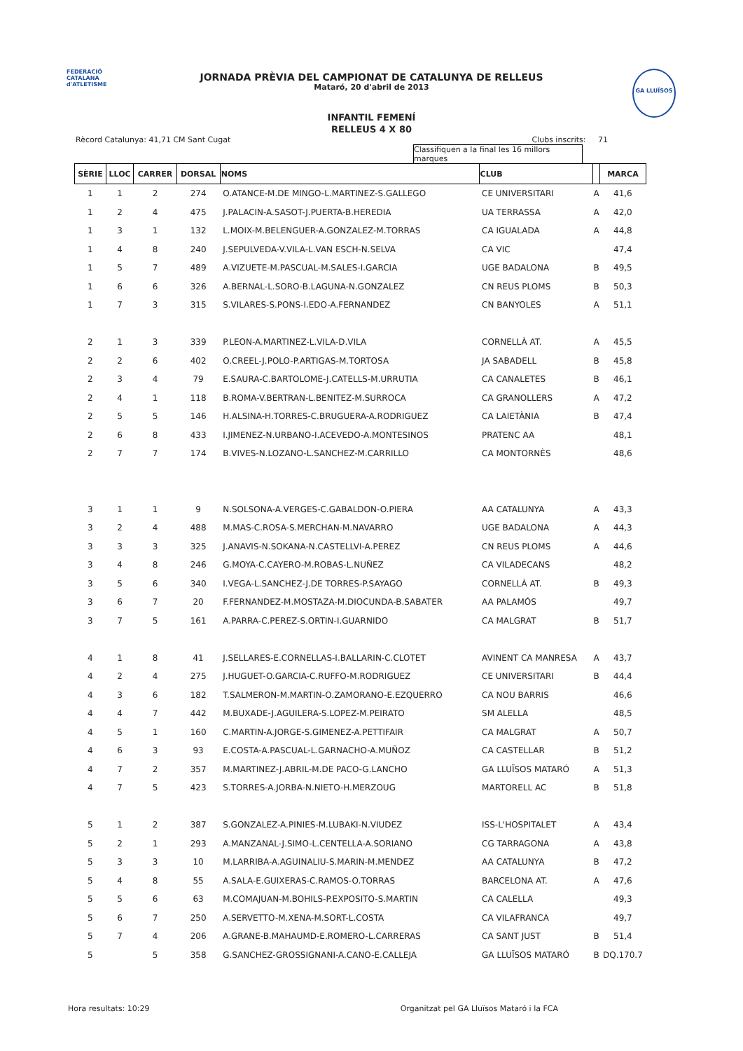FEDERACIÓ CATALANA d'ATLETISME
GA LLUÏSOS
JORNADA PRÈVIA DEL CAMPIONAT DE CATALUNYA DE RELLEUS
Mataró, 20 d'abril de 2013
INFANTIL FEMENÍ
RELLEUS 4 X 80
Rècord Catalunya: 41,71 CM Sant Cugat Clubs inscrits: 71
Classifiquen a la final les 16 millors marques
| SÈRIE | LLOC | CARRER | DORSAL | NOMS | CLUB | | MARCA |
| --- | --- | --- | --- | --- | --- | --- | --- |
| 1 | 1 | 2 | 274 | O.ATANCE-M.DE MINGO-L.MARTINEZ-S.GALLEGO | CE UNIVERSITARI | A | 41,6 |
| 1 | 2 | 4 | 475 | J.PALACIN-A.SASOT-J.PUERTA-B.HEREDIA | UA TERRASSA | A | 42,0 |
| 1 | 3 | 1 | 132 | L.MOIX-M.BELENGUER-A.GONZALEZ-M.TORRAS | CA IGUALADA | A | 44,8 |
| 1 | 4 | 8 | 240 | J.SEPULVEDA-V.VILA-L.VAN ESCH-N.SELVA | CA VIC | | 47,4 |
| 1 | 5 | 7 | 489 | A.VIZUETE-M.PASCUAL-M.SALES-I.GARCIA | UGE BADALONA | B | 49,5 |
| 1 | 6 | 6 | 326 | A.BERNAL-L.SORO-B.LAGUNA-N.GONZALEZ | CN REUS PLOMS | B | 50,3 |
| 1 | 7 | 3 | 315 | S.VILARES-S.PONS-I.EDO-A.FERNANDEZ | CN BANYOLES | A | 51,1 |
| 2 | 1 | 3 | 339 | P.LEON-A.MARTINEZ-L.VILA-D.VILA | CORNELLÀ AT. | A | 45,5 |
| 2 | 2 | 6 | 402 | O.CREEL-J.POLO-P.ARTIGAS-M.TORTOSA | JA SABADELL | B | 45,8 |
| 2 | 3 | 4 | 79 | E.SAURA-C.BARTOLOME-J.CATELLS-M.URRUTIA | CA CANALETES | B | 46,1 |
| 2 | 4 | 1 | 118 | B.ROMA-V.BERTRAN-L.BENITEZ-M.SURROCA | CA GRANOLLERS | A | 47,2 |
| 2 | 5 | 5 | 146 | H.ALSINA-H.TORRES-C.BRUGUERA-A.RODRIGUEZ | CA LAIETÀNIA | B | 47,4 |
| 2 | 6 | 8 | 433 | I.JIMENEZ-N.URBANO-I.ACEVEDO-A.MONTESINOS | PRATENC AA | | 48,1 |
| 2 | 7 | 7 | 174 | B.VIVES-N.LOZANO-L.SANCHEZ-M.CARRILLO | CA MONTORNÈS | | 48,6 |
| 3 | 1 | 1 | 9 | N.SOLSONA-A.VERGES-C.GABALDON-O.PIERA | AA CATALUNYA | A | 43,3 |
| 3 | 2 | 4 | 488 | M.MAS-C.ROSA-S.MERCHAN-M.NAVARRO | UGE BADALONA | A | 44,3 |
| 3 | 3 | 3 | 325 | J.ANAVIS-N.SOKANA-N.CASTELLVI-A.PEREZ | CN REUS PLOMS | A | 44,6 |
| 3 | 4 | 8 | 246 | G.MOYA-C.CAYERO-M.ROBAS-L.NUÑEZ | CA VILADECANS | | 48,2 |
| 3 | 5 | 6 | 340 | I.VEGA-L.SANCHEZ-J.DE TORRES-P.SAYAGO | CORNELLÀ AT. | B | 49,3 |
| 3 | 6 | 7 | 20 | F.FERNANDEZ-M.MOSTAZA-M.DIOCUNDA-B.SABATER | AA PALAMÓS | | 49,7 |
| 3 | 7 | 5 | 161 | A.PARRA-C.PEREZ-S.ORTIN-I.GUARNIDO | CA MALGRAT | B | 51,7 |
| 4 | 1 | 8 | 41 | J.SELLARES-E.CORNELLAS-I.BALLARIN-C.CLOTET | AVINENT CA MANRESA | A | 43,7 |
| 4 | 2 | 4 | 275 | J.HUGUET-O.GARCIA-C.RUFFO-M.RODRIGUEZ | CE UNIVERSITARI | B | 44,4 |
| 4 | 3 | 6 | 182 | T.SALMERON-M.MARTIN-O.ZAMORANO-E.EZQUERRO | CA NOU BARRIS | | 46,6 |
| 4 | 4 | 7 | 442 | M.BUXADE-J.AGUILERA-S.LOPEZ-M.PEIRATO | SM ALELLA | | 48,5 |
| 4 | 5 | 1 | 160 | C.MARTIN-A.JORGE-S.GIMENEZ-A.PETTIFAIR | CA MALGRAT | A | 50,7 |
| 4 | 6 | 3 | 93 | E.COSTA-A.PASCUAL-L.GARNACHO-A.MUÑOZ | CA CASTELLAR | B | 51,2 |
| 4 | 7 | 2 | 357 | M.MARTINEZ-J.ABRIL-M.DE PACO-G.LANCHO | GA LLUÏSOS MATARÓ | A | 51,3 |
| 4 | 7 | 5 | 423 | S.TORRES-A.JORBA-N.NIETO-H.MERZOUG | MARTORELL AC | B | 51,8 |
| 5 | 1 | 2 | 387 | S.GONZALEZ-A.PINIES-M.LUBAKI-N.VIUDEZ | ISS-L'HOSPITALET | A | 43,4 |
| 5 | 2 | 1 | 293 | A.MANZANAL-J.SIMO-L.CENTELLA-A.SORIANO | CG TARRAGONA | A | 43,8 |
| 5 | 3 | 3 | 10 | M.LARRIBA-A.AGUINALIU-S.MARIN-M.MENDEZ | AA CATALUNYA | B | 47,2 |
| 5 | 4 | 8 | 55 | A.SALA-E.GUIXERAS-C.RAMOS-O.TORRAS | BARCELONA AT. | A | 47,6 |
| 5 | 5 | 6 | 63 | M.COMAJUAN-M.BOHILS-P.EXPOSITO-S.MARTIN | CA CALELLA | | 49,3 |
| 5 | 6 | 7 | 250 | A.SERVETTO-M.XENA-M.SORT-L.COSTA | CA VILAFRANCA | | 49,7 |
| 5 | 7 | 4 | 206 | A.GRANE-B.MAHAUMD-E.ROMERO-L.CARRERAS | CA SANT JUST | B | 51,4 |
| 5 | | 5 | 358 | G.SANCHEZ-GROSSIGNANI-A.CANO-E.CALLEJA | GA LLUÏSOS MATARÓ | B | DQ.170.7 |
Hora resultats: 10:29 Organitzat pel GA Lluïsos Mataró i la FCA